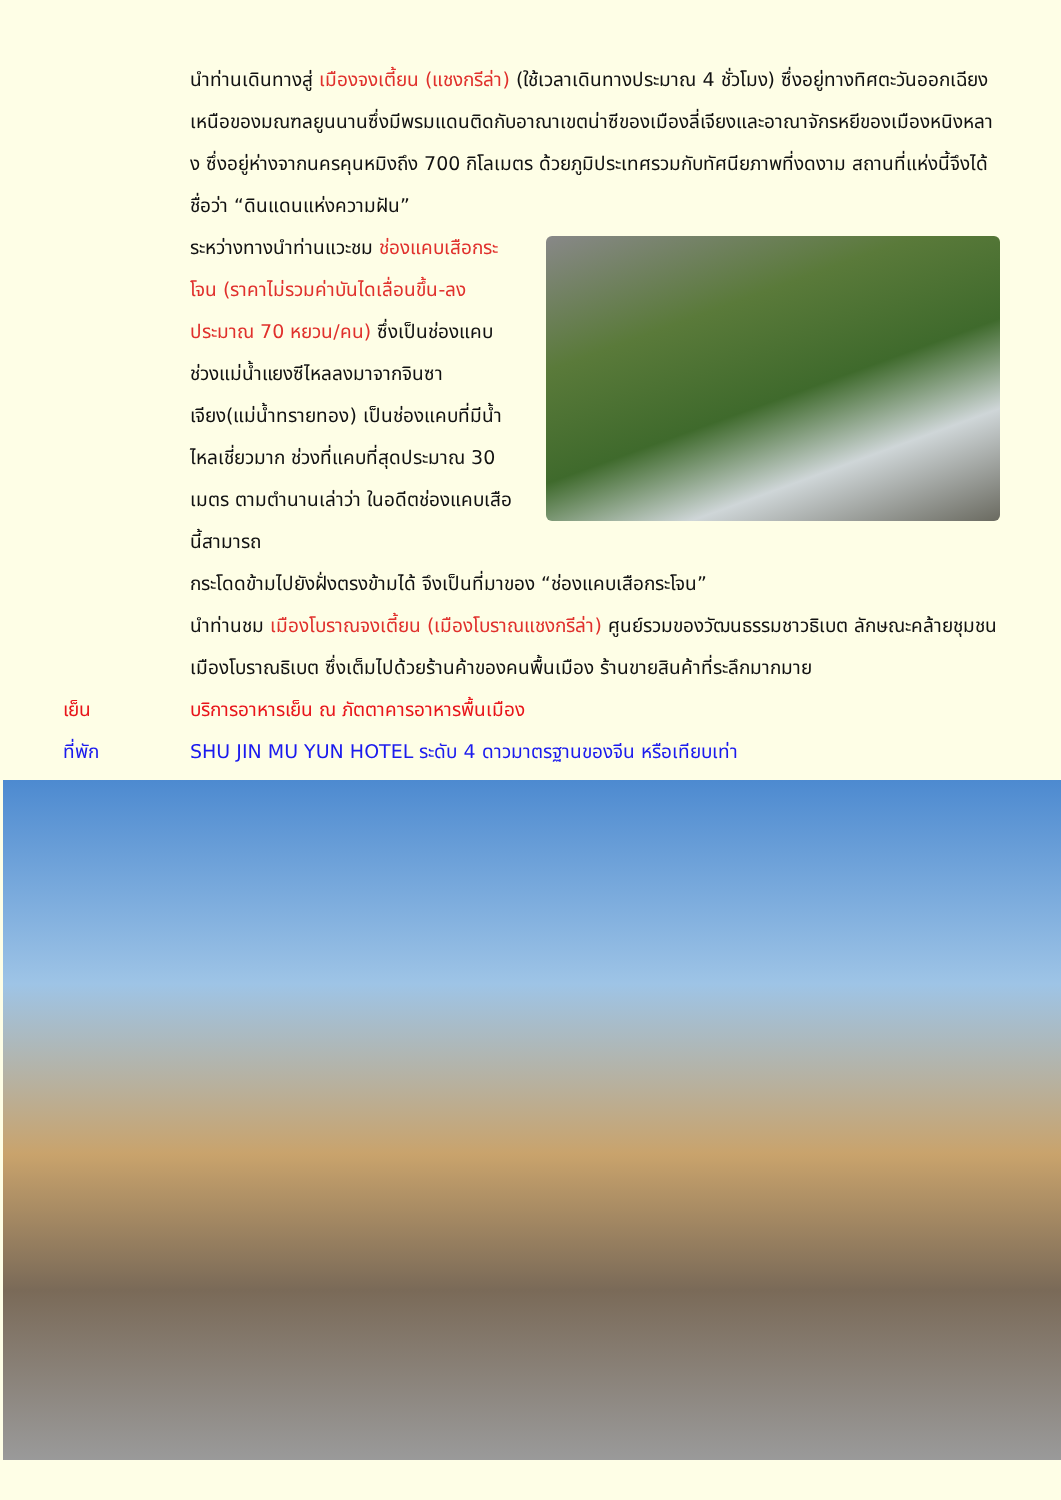นำท่านเดินทางสู่ เมืองจงเตี้ยน (แชงกรีล่า) (ใช้เวลาเดินทางประมาณ 4 ชั่วโมง) ซึ่งอยู่ทางทิศตะวันออกเฉียงเหนือของมณฑลยูนนานซึ่งมีพรมแดนติดกับอาณาเขตน่าซีของเมืองลี่เจียงและอาณาจักรหยีของเมืองหนิงหลาง ซึ่งอยู่ห่างจากนครคุนหมิงถึง 700 กิโลเมตร ด้วยภูมิประเทศรวมกับทัศนียภาพที่งดงาม สถานที่แห่งนี้จึงได้ชื่อว่า “ดินแดนแห่งความฝัน”
ระหว่างทางนำท่านแวะชม ช่องแคบเสือกระโจน (ราคาไม่รวมค่าบันไดเลื่อนขึ้น-ลงประมาณ 70 หยวน/คน) ซึ่งเป็นช่องแคบช่วงแม่น้ำแยงซีไหลลงมาจากจินซาเจียง(แม่น้ำทรายทอง) เป็นช่องแคบที่มีน้ำไหลเชี่ยวมาก ช่วงที่แคบที่สุดประมาณ 30 เมตร ตามตำนานเล่าว่า ในอดีตช่องแคบเสือนี้สามารถ
กระโดดข้ามไปยังฝั่งตรงข้ามได้ จึงเป็นที่มาของ “ช่องแคบเสือกระโจน”
นำท่านชม เมืองโบราณจงเตี้ยน (เมืองโบราณแชงกรีล่า) ศูนย์รวมของวัฒนธรรมชาวธิเบต ลักษณะคล้ายชุมชนเมืองโบราณธิเบต ซึ่งเต็มไปด้วยร้านค้าของคนพื้นเมือง ร้านขายสินค้าที่ระลึกมากมาย
เย็น บริการอาหารเย็น ณ ภัตตาคารอาหารพื้นเมือง
ที่พัก SHU JIN MU YUN HOTEL ระดับ 4 ดาวมาตรฐานของจีน หรือเทียบเท่า